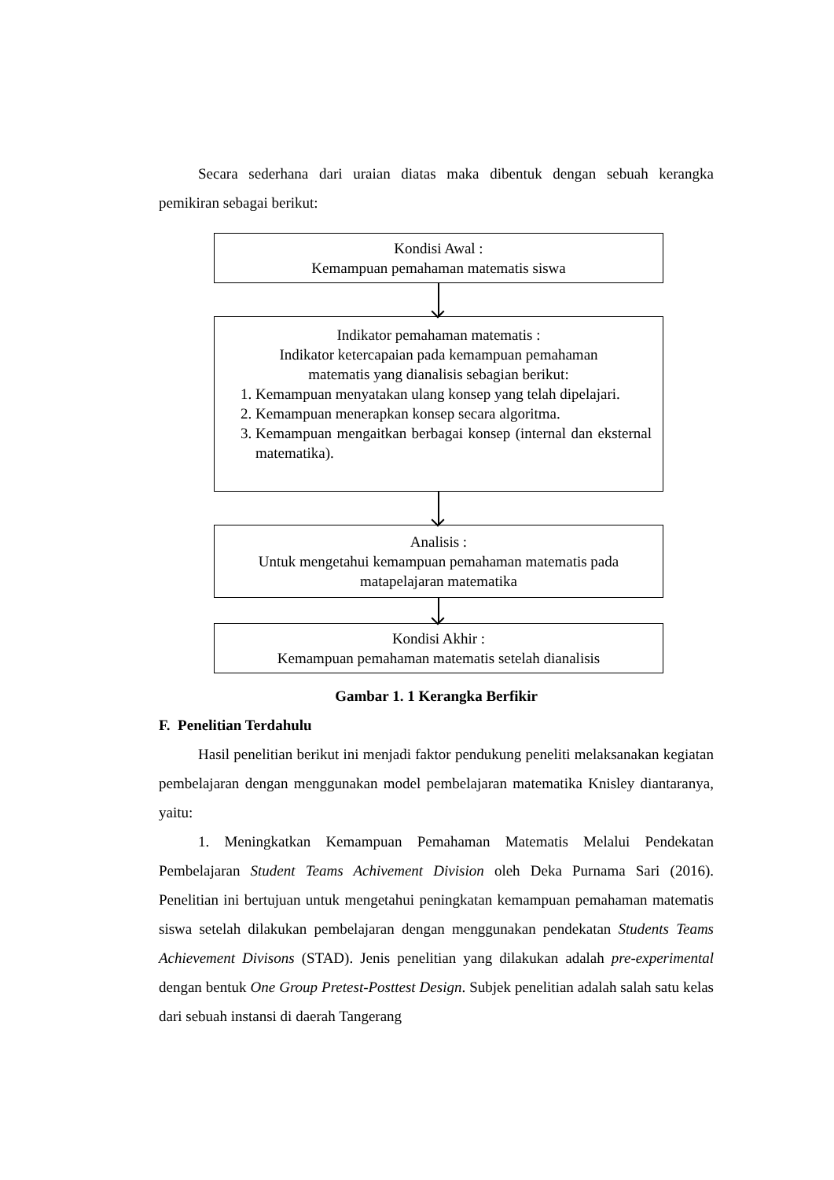Secara sederhana dari uraian diatas maka dibentuk dengan sebuah kerangka pemikiran sebagai berikut:
Kondisi Awal :
Kemampuan pemahaman matematis siswa
Indikator pemahaman matematis :
Indikator ketercapaian pada kemampuan pemahaman
matematis yang dianalisis sebagian berikut:
1. Kemampuan menyatakan ulang konsep yang telah dipelajari.
2. Kemampuan menerapkan konsep secara algoritma.
3. Kemampuan mengaitkan berbagai konsep (internal dan eksternal matematika).
Analisis :
Untuk mengetahui kemampuan pemahaman matematis pada
matapelajaran matematika
Kondisi Akhir :
Kemampuan pemahaman matematis setelah dianalisis
Gambar 1. 1 Kerangka Berfikir
F. Penelitian Terdahulu
Hasil penelitian berikut ini menjadi faktor pendukung peneliti melaksanakan kegiatan pembelajaran dengan menggunakan model pembelajaran matematika Knisley diantaranya, yaitu:
1. Meningkatkan Kemampuan Pemahaman Matematis Melalui Pendekatan Pembelajaran Student Teams Achivement Division oleh Deka Purnama Sari (2016). Penelitian ini bertujuan untuk mengetahui peningkatan kemampuan pemahaman matematis siswa setelah dilakukan pembelajaran dengan menggunakan pendekatan Students Teams Achievement Divisons (STAD). Jenis penelitian yang dilakukan adalah pre-experimental dengan bentuk One Group Pretest-Posttest Design. Subjek penelitian adalah salah satu kelas dari sebuah instansi di daerah Tangerang